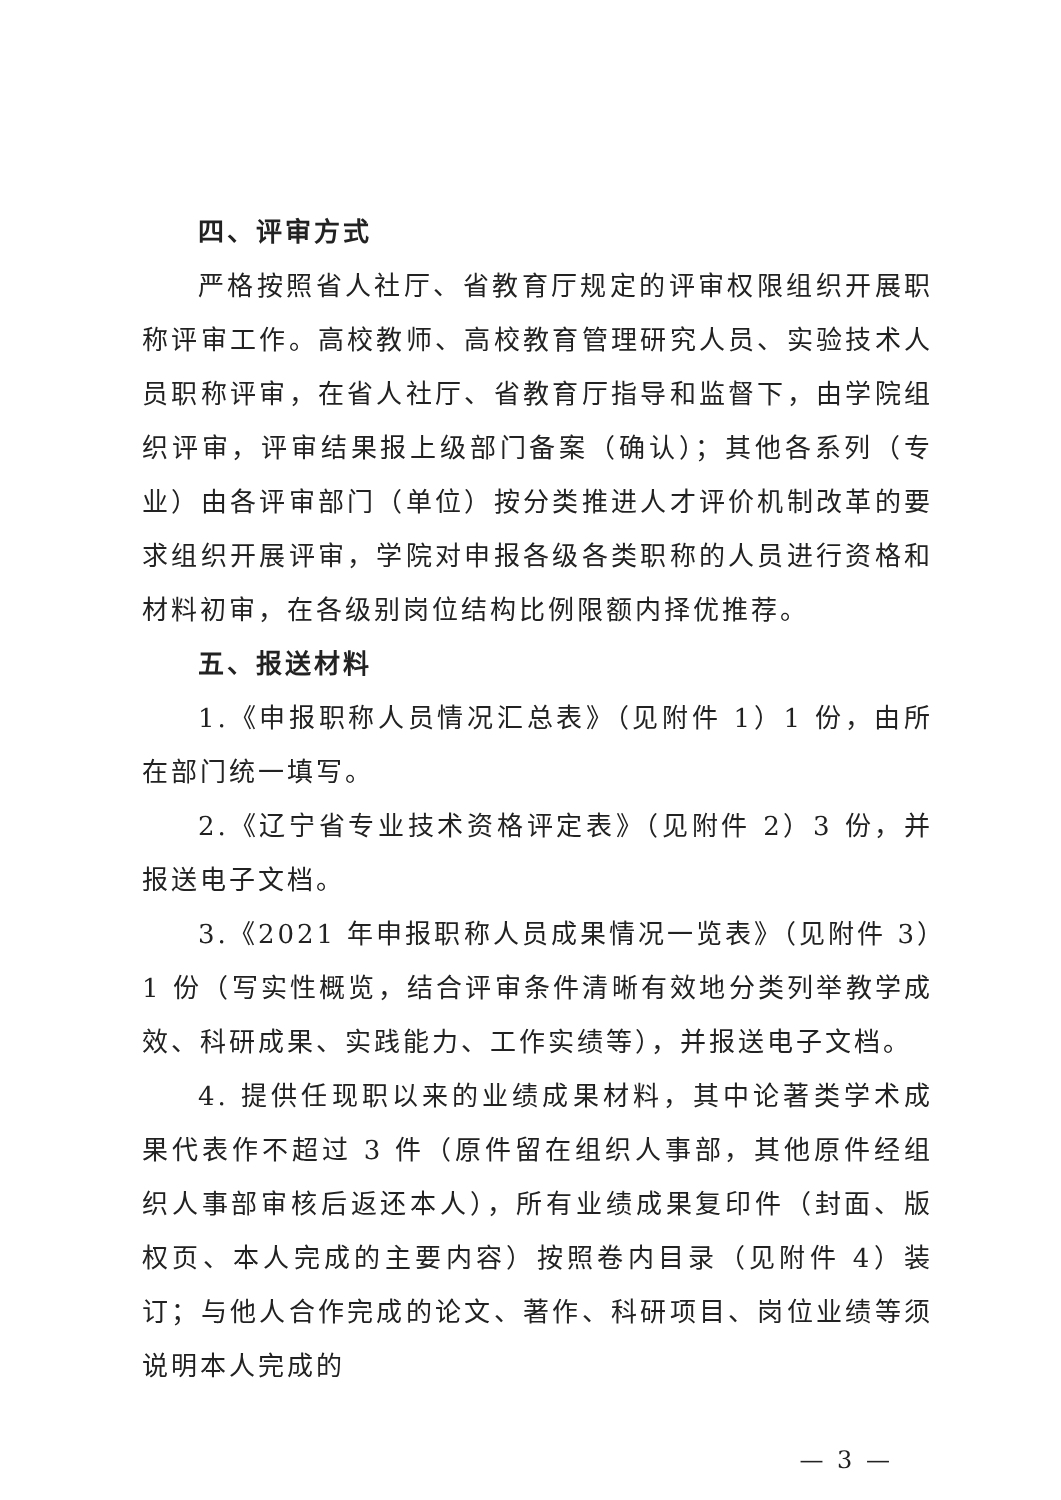四、评审方式
严格按照省人社厅、省教育厅规定的评审权限组织开展职称评审工作。高校教师、高校教育管理研究人员、实验技术人员职称评审，在省人社厅、省教育厅指导和监督下，由学院组织评审，评审结果报上级部门备案（确认）；其他各系列（专业）由各评审部门（单位）按分类推进人才评价机制改革的要求组织开展评审，学院对申报各级各类职称的人员进行资格和材料初审，在各级别岗位结构比例限额内择优推荐。
五、报送材料
1.《申报职称人员情况汇总表》（见附件 1）1 份，由所在部门统一填写。
2.《辽宁省专业技术资格评定表》（见附件 2）3 份，并报送电子文档。
3.《2021 年申报职称人员成果情况一览表》（见附件 3）1 份（写实性概览，结合评审条件清晰有效地分类列举教学成效、科研成果、实践能力、工作实绩等），并报送电子文档。
4. 提供任现职以来的业绩成果材料，其中论著类学术成果代表作不超过 3 件（原件留在组织人事部，其他原件经组织人事部审核后返还本人），所有业绩成果复印件（封面、版权页、本人完成的主要内容）按照卷内目录（见附件 4）装订；与他人合作完成的论文、著作、科研项目、岗位业绩等须说明本人完成的
— 3 —